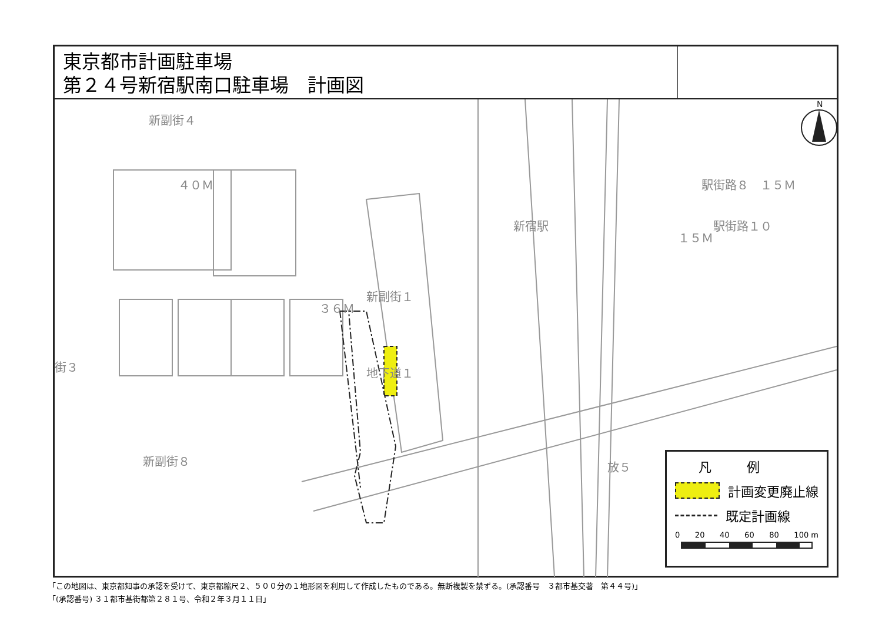東京都市計画駐車場
第２４号新宿駅南口駐車場　計画図
新副街４
４０Ｍ
新宿駅
駅街路８　１５Ｍ
１５Ｍ
駅街路１０
新副街１
３６Ｍ
地下道１ 街３
新副街８ 放５
N
凡例
計画変更廃止線
既定計画線
0 20 40 60 80 100 m
「この地図は、東京都知事の承認を受けて、東京都縮尺２、５００分の１地形図を利用して作成したものである。無断複製を禁ずる。(承認番号　３都市基交著　第４４号)」
「(承認番号) ３１都市基街都第２８１号、令和２年３月１１日」